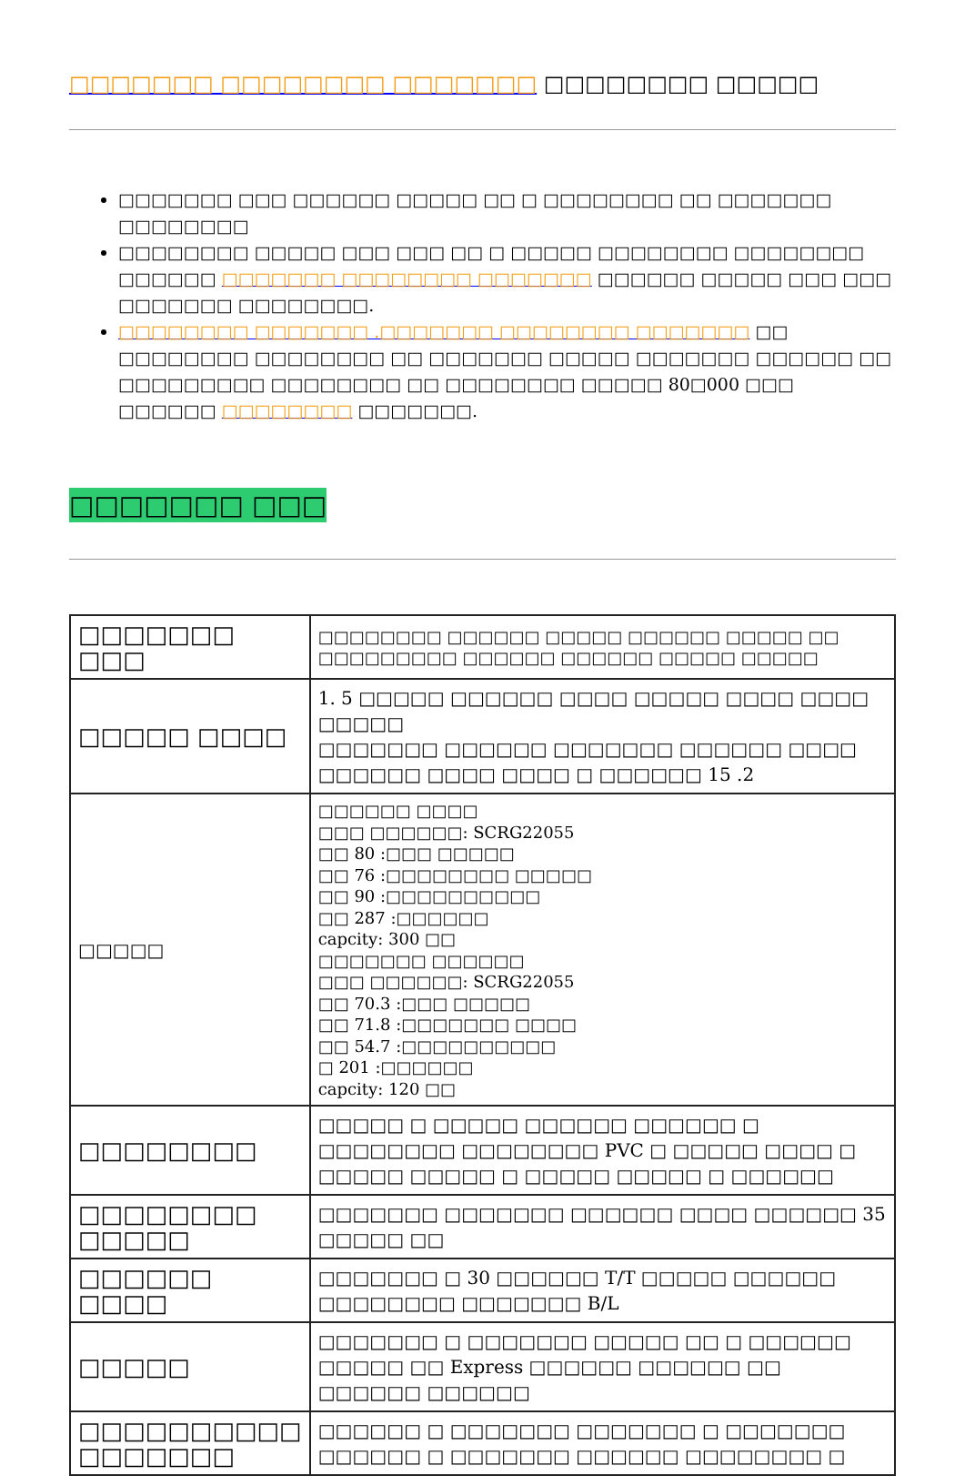□□□□□□□ □□□□□□□□ □□□□□□□ □□□□□□□□ □□□□□
□□□□□□□ □□□ □□□□□□ □□□□□ □□ □ □□□□□□□□ □□ □□□□□□□ □□□□□□□□
□□□□□□□□ □□□□□ □□□ □□□ □□ □ □□□□□ □□□□□□□□ □□□□□□□□ □□□□□□ □□□□□□□ □□□□□□□□ □□□□□□□ □□□□□□ □□□□□ □□□ □□□ □□□□□□□ □□□□□□□□.
□□□□□□□□ □□□□□□□ .□□□□□□□ □□□□□□□□ □□□□□□□ □□ □□□□□□□□ □□□□□□□□ □□ □□□□□□□ □□□□□ □□□□□□□ □□□□□□ □□ □□□□□□□□□ □□□□□□□□ □□ □□□□□□□□ □□□□□ 80□000 □□□ □□□□□□ □□□□□□□□ □□□□□□□.
□□□□□□□ □□□
| □□□□□□□ □□□ | □□□□□□□□ □□□□□□ □□□□□ □□□□□□ □□□□□ □□ □□□□□□□□□ □□□□□□ □□□□□□ □□□□□ □□□□□ |
| □□□□□ □□□□ | 1. 5 □□□□□ □□□□□□ □□□□ □□□□□ □□□□ □□□□ □□□□□ □□□□□□□ □□□□□□ □□□□□□□ □□□□□□ □□□□ □□□□□□ □□□□ □□□□ □ □□□□□□ 15 .2 |
| □□□□□ | □□□□□□ □□□□ □□□ □□□□□□: SCRG22055 □□ 80 :□□□ □□□□□ □□ 76 :□□□□□□□□ □□□□□ □□ 90 :□□□□□□□□□□ □□ 287 :□□□□□□ capcity: 300 □□ □□□□□□□ □□□□□□ □□□ □□□□□□: SCRG22055 □□ 70.3 :□□□ □□□□□ □□ 71.8 :□□□□□□□ □□□□ □□ 54.7 :□□□□□□□□□□ □ 201 :□□□□□□ capcity: 120 □□ |
| □□□□□□□□ | □□□□□ □ □□□□□ □□□□□□ □□□□□□ □ □□□□□□□□ □□□□□□□□ PVC □ □□□□□ □□□□ □ □□□□□ □□□□□ □ □□□□□ □□□□□ □ □□□□□□ |
| □□□□□□□□ □□□□□ | □□□□□□□ □□□□□□□ □□□□□□ □□□□ □□□□□□ 35 □□□□□ □□ |
| □□□□□□ □□□□ | □□□□□□□ □ 30 □□□□□□ T/T □□□□□ □□□□□□ □□□□□□□□ □□□□□□□ B/L |
| □□□□□ | □□□□□□□ □ □□□□□□□ □□□□□ □□ □ □□□□□□ □□□□□ □□ Express □□□□□□ □□□□□□ □□ □□□□□□ □□□□□□ |
| □□□□□□□□□□ □□□□□□□ | □□□□□□ □ □□□□□□□ □□□□□□□ □ □□□□□□□ □□□□□□ □ □□□□□□□ □□□□□□ □□□□□□□□ □ |